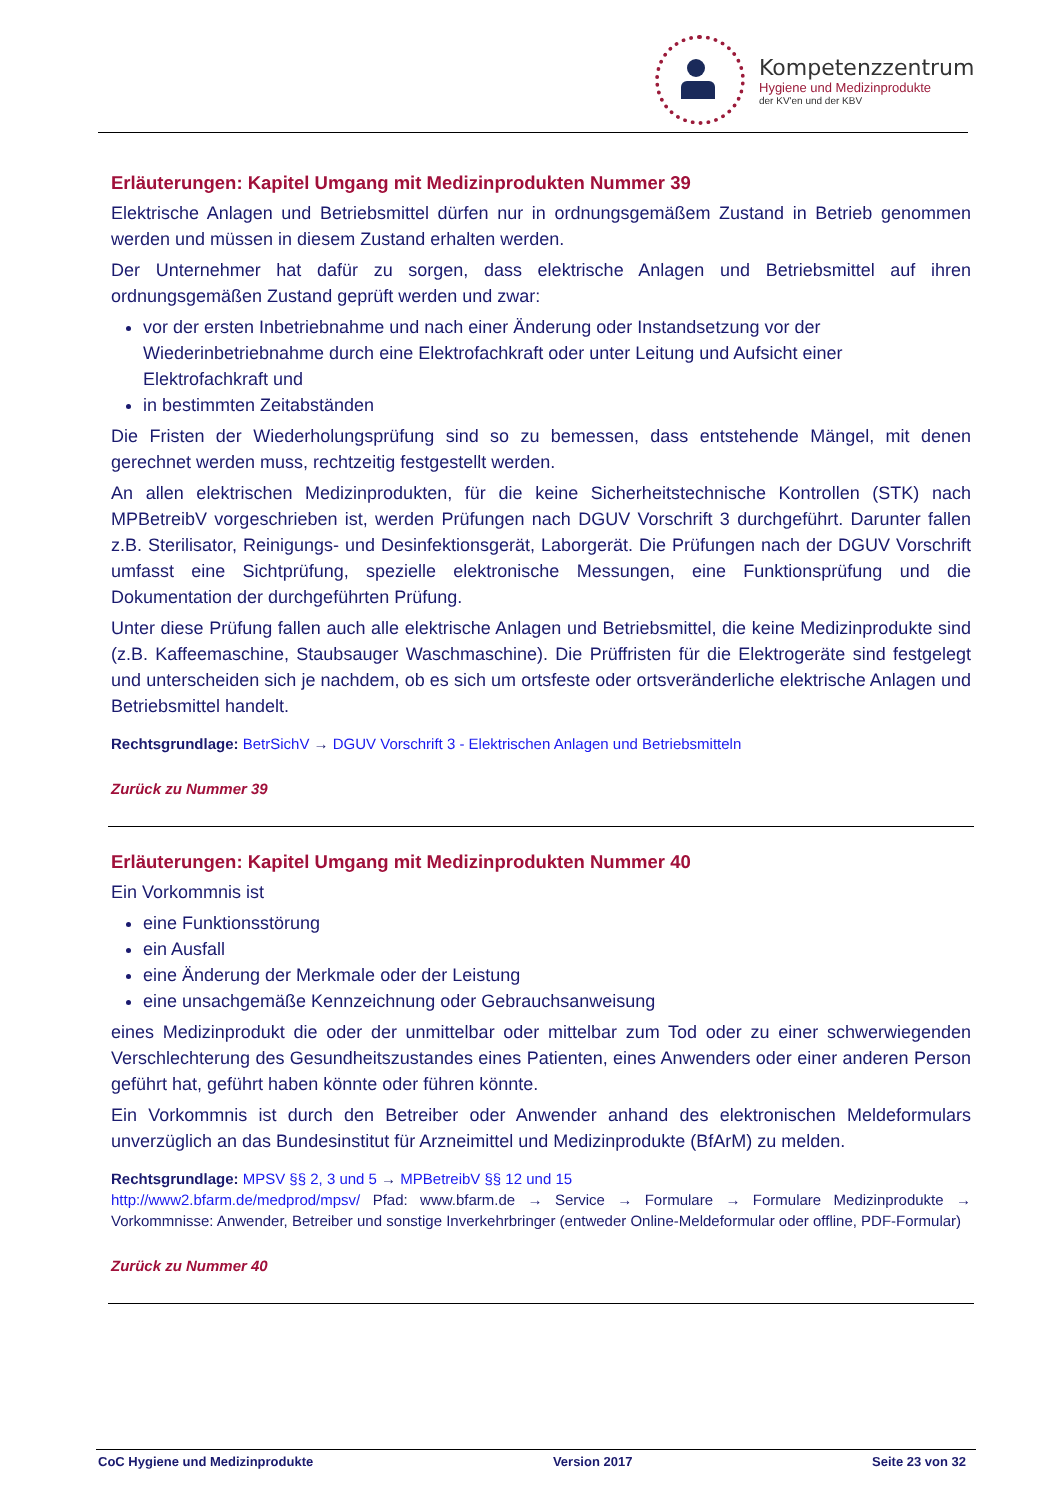Kompetenzzentrum
Hygiene und Medizinprodukte
der KV'en und der KBV
Erläuterungen: Kapitel Umgang mit Medizinprodukten Nummer 39
Elektrische Anlagen und Betriebsmittel dürfen nur in ordnungsgemäßem Zustand in Betrieb genommen werden und müssen in diesem Zustand erhalten werden.
Der Unternehmer hat dafür zu sorgen, dass elektrische Anlagen und Betriebsmittel auf ihren ordnungsgemäßen Zustand geprüft werden und zwar:
vor der ersten Inbetriebnahme und nach einer Änderung oder Instandsetzung vor der Wiederinbetriebnahme durch eine Elektrofachkraft oder unter Leitung und Aufsicht einer Elektrofachkraft und
in bestimmten Zeitabständen
Die Fristen der Wiederholungsprüfung sind so zu bemessen, dass entstehende Mängel, mit denen gerechnet werden muss, rechtzeitig festgestellt werden.
An allen elektrischen Medizinprodukten, für die keine Sicherheitstechnische Kontrollen (STK) nach MPBetreibV vorgeschrieben ist, werden Prüfungen nach DGUV Vorschrift 3 durchgeführt. Darunter fallen z.B. Sterilisator, Reinigungs- und Desinfektionsgerät, Laborgerät. Die Prüfungen nach der DGUV Vorschrift umfasst eine Sichtprüfung, spezielle elektronische Messungen, eine Funktionsprüfung und die Dokumentation der durchgeführten Prüfung.
Unter diese Prüfung fallen auch alle elektrische Anlagen und Betriebsmittel, die keine Medizinprodukte sind (z.B. Kaffeemaschine, Staubsauger Waschmaschine). Die Prüffristen für die Elektrogeräte sind festgelegt und unterscheiden sich je nachdem, ob es sich um ortsfeste oder ortsveränderliche elektrische Anlagen und Betriebsmittel handelt.
Rechtsgrundlage: BetrSichV → DGUV Vorschrift 3 - Elektrischen Anlagen und Betriebsmitteln
Zurück zu Nummer 39
Erläuterungen: Kapitel Umgang mit Medizinprodukten Nummer 40
Ein Vorkommnis ist
eine Funktionsstörung
ein Ausfall
eine Änderung der Merkmale oder der Leistung
eine unsachgemäße Kennzeichnung oder Gebrauchsanweisung
eines Medizinprodukt die oder der unmittelbar oder mittelbar zum Tod oder zu einer schwerwiegenden Verschlechterung des Gesundheitszustandes eines Patienten, eines Anwenders oder einer anderen Person geführt hat, geführt haben könnte oder führen könnte.
Ein Vorkommnis ist durch den Betreiber oder Anwender anhand des elektronischen Meldeformulars unverzüglich an das Bundesinstitut für Arzneimittel und Medizinprodukte (BfArM) zu melden.
Rechtsgrundlage: MPSV §§ 2, 3 und 5 → MPBetreibV §§ 12 und 15
http://www2.bfarm.de/medprod/mpsv/ Pfad: www.bfarm.de → Service → Formulare → Formulare Medizinprodukte → Vorkommnisse: Anwender, Betreiber und sonstige Inverkehrbringer (entweder Online-Meldeformular oder offline, PDF-Formular)
Zurück zu Nummer 40
CoC Hygiene und Medizinprodukte Version 2017 Seite 23 von 32